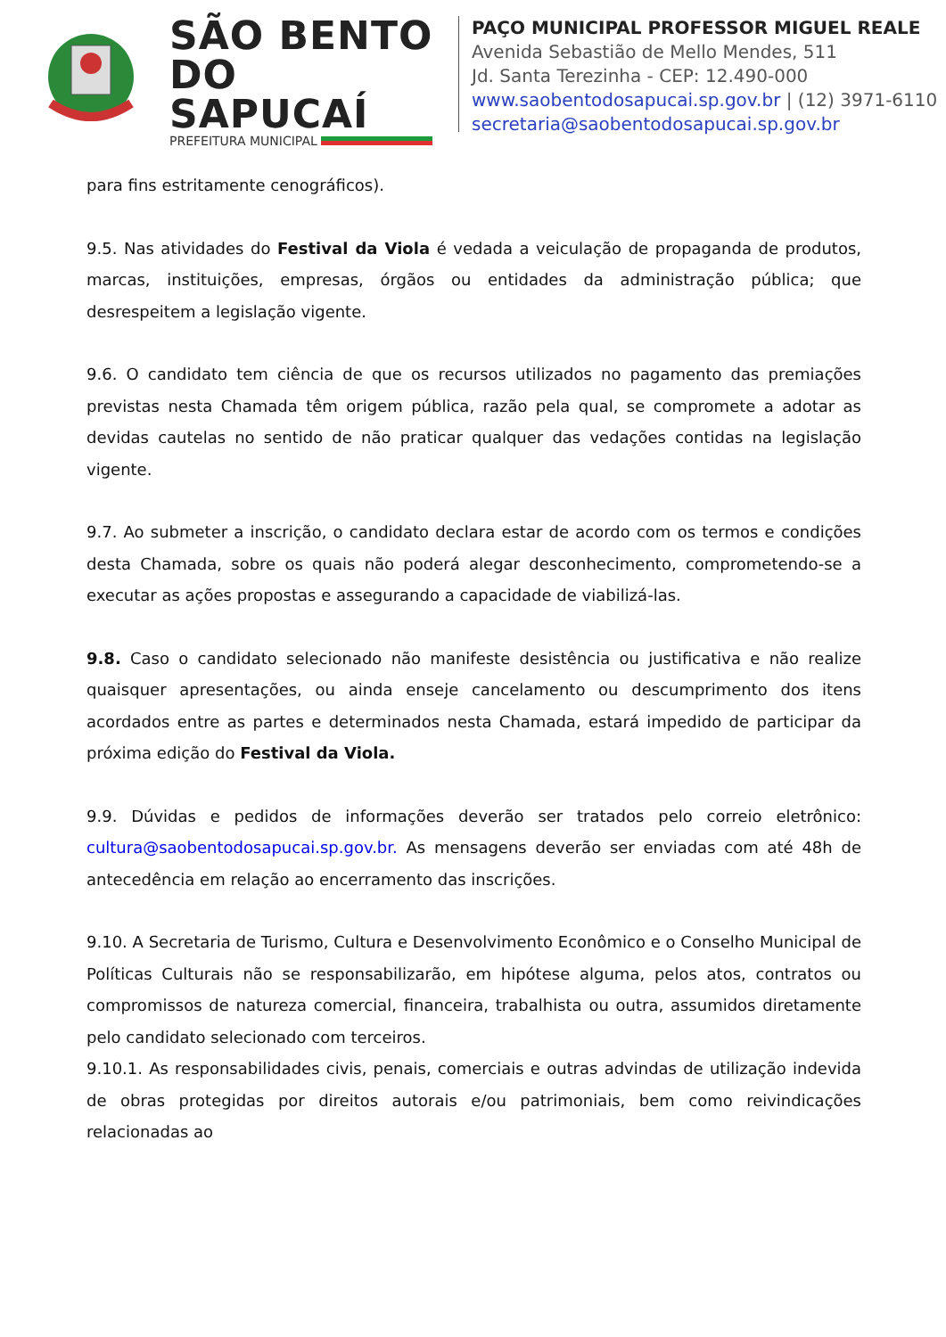SÃO BENTO DO SAPUCAÍ
PREFEITURA MUNICIPAL
PAÇO MUNICIPAL PROFESSOR MIGUEL REALE
Avenida Sebastião de Mello Mendes, 511
Jd. Santa Terezinha - CEP: 12.490-000
www.saobentodosapucai.sp.gov.br | (12) 3971-6110
secretaria@saobentodosapucai.sp.gov.br
para fins estritamente cenográficos).
9.5. Nas atividades do Festival da Viola é vedada a veiculação de propaganda de produtos, marcas, instituições, empresas, órgãos ou entidades da administração pública; que desrespeitem a legislação vigente.
9.6. O candidato tem ciência de que os recursos utilizados no pagamento das premiações previstas nesta Chamada têm origem pública, razão pela qual, se compromete a adotar as devidas cautelas no sentido de não praticar qualquer das vedações contidas na legislação vigente.
9.7. Ao submeter a inscrição, o candidato declara estar de acordo com os termos e condições desta Chamada, sobre os quais não poderá alegar desconhecimento, comprometendo-se a executar as ações propostas e assegurando a capacidade de viabilizá-las.
9.8. Caso o candidato selecionado não manifeste desistência ou justificativa e não realize quaisquer apresentações, ou ainda enseje cancelamento ou descumprimento dos itens acordados entre as partes e determinados nesta Chamada, estará impedido de participar da próxima edição do Festival da Viola.
9.9. Dúvidas e pedidos de informações deverão ser tratados pelo correio eletrônico: cultura@saobentodosapucai.sp.gov.br. As mensagens deverão ser enviadas com até 48h de antecedência em relação ao encerramento das inscrições.
9.10. A Secretaria de Turismo, Cultura e Desenvolvimento Econômico e o Conselho Municipal de Políticas Culturais não se responsabilizarão, em hipótese alguma, pelos atos, contratos ou compromissos de natureza comercial, financeira, trabalhista ou outra, assumidos diretamente pelo candidato selecionado com terceiros.
9.10.1. As responsabilidades civis, penais, comerciais e outras advindas de utilização indevida de obras protegidas por direitos autorais e/ou patrimoniais, bem como reivindicações relacionadas ao